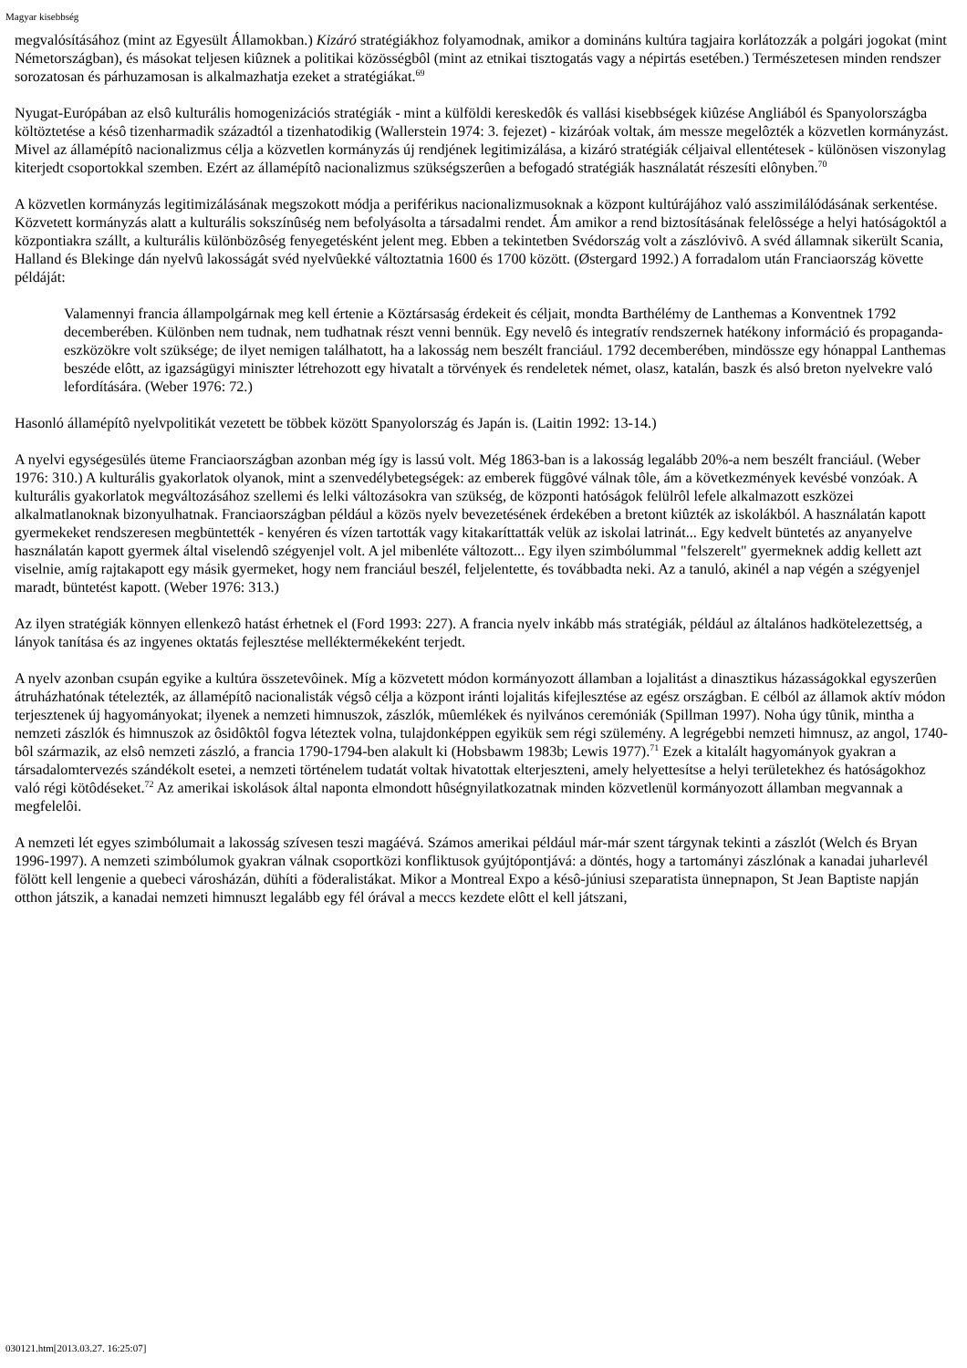Magyar kisebbség
megvalósításához (mint az Egyesült Államokban.) Kizáró stratégiákhoz folyamodnak, amikor a domináns kultúra tagjaira korlátozzák a polgári jogokat (mint Németországban), és másokat teljesen kiûznek a politikai közösségbôl (mint az etnikai tisztogatás vagy a népirtás esetében.) Természetesen minden rendszer sorozatosan és párhuzamosan is alkalmazhatja ezeket a stratégiákat.<sup>69</sup>
Nyugat-Európában az elsô kulturális homogenizációs stratégiák - mint a külföldi kereskedôk és vallási kisebbségek kiûzése Angliából és Spanyolországba költöztetése a késô tizenharmadik századtól a tizenhatodikig (Wallerstein 1974: 3. fejezet) - kizáróak voltak, ám messze megelôzték a közvetlen kormányzást. Mivel az államépítô nacionalizmus célja a közvetlen kormányzás új rendjének legitimizálása, a kizáró stratégiák céljaival ellentétesek - különösen viszonylag kiterjedt csoportokkal szemben. Ezért az államépítô nacionalizmus szükségszerûen a befogadó stratégiák használatát részesíti elônyben.<sup>70</sup>
A közvetlen kormányzás legitimizálásának megszokott módja a periférikus nacionalizmusoknak a központ kultúrájához való asszimilálódásának serkentése. Közvetett kormányzás alatt a kulturális sokszínûség nem befolyásolta a társadalmi rendet. Ám amikor a rend biztosításának felelôssége a helyi hatóságoktól a központiakra szállt, a kulturális különbözôség fenyegetésként jelent meg. Ebben a tekintetben Svédország volt a zászlóvivô. A svéd államnak sikerült Scania, Halland és Blekinge dán nyelvû lakosságát svéd nyelvûekké változtatnia 1600 és 1700 között. (Østergard 1992.) A forradalom után Franciaország követte példáját:
Valamennyi francia állampolgárnak meg kell értenie a Köztársaság érdekeit és céljait, mondta Barthélémy de Lanthemas a Konventnek 1792 decemberében. Különben nem tudnak, nem tudhatnak részt venni bennük. Egy nevelô és integratív rendszernek hatékony információ és propaganda-eszközökre volt szüksége; de ilyet nemigen találhatott, ha a lakosság nem beszélt franciául. 1792 decemberében, mindössze egy hónappal Lanthemas beszéde elôtt, az igazságügyi miniszter létrehozott egy hivatalt a törvények és rendeletek német, olasz, katalán, baszk és alsó breton nyelvekre való lefordítására. (Weber 1976: 72.)
Hasonló államépítô nyelvpolitikát vezetett be többek között Spanyolország és Japán is. (Laitin 1992: 13-14.)
A nyelvi egységesülés üteme Franciaországban azonban még így is lassú volt. Még 1863-ban is a lakosság legalább 20%-a nem beszélt franciául. (Weber 1976: 310.) A kulturális gyakorlatok olyanok, mint a szenvedélybetegségek: az emberek függôvé válnak tôle, ám a következmények kevésbé vonzóak. A kulturális gyakorlatok megváltozásához szellemi és lelki változásokra van szükség, de központi hatóságok felülrôl lefele alkalmazott eszközei alkalmatlanoknak bizonyulhatnak. Franciaországban például a közös nyelv bevezetésének érdekében a bretont kiûzték az iskolákból. A használatán kapott gyermekeket rendszeresen megbüntették - kenyéren és vízen tartották vagy kitakaríttatták velük az iskolai latrinát... Egy kedvelt büntetés az anyanyelve használatán kapott gyermek által viselendô szégyenjel volt. A jel mibenléte változott... Egy ilyen szimbólummal "felszerelt" gyermeknek addig kellett azt viselnie, amíg rajtakapott egy másik gyermeket, hogy nem franciául beszél, feljelentette, és továbbadta neki. Az a tanuló, akinél a nap végén a szégyenjel maradt, büntetést kapott. (Weber 1976: 313.)
Az ilyen stratégiák könnyen ellenkezô hatást érhetnek el (Ford 1993: 227). A francia nyelv inkább más stratégiák, például az általános hadkötelezettség, a lányok tanítása és az ingyenes oktatás fejlesztése melléktermékeként terjedt.
A nyelv azonban csupán egyike a kultúra összetevôinek. Míg a közvetett módon kormányozott államban a lojalitást a dinasztikus házasságokkal egyszerûen átruházhatónak tételezték, az államépítô nacionalisták végsô célja a központ iránti lojalitás kifejlesztése az egész országban. E célból az államok aktív módon terjesztenek új hagyományokat; ilyenek a nemzeti himnuszok, zászlók, mûemlékek és nyilvános ceremóniák (Spillman 1997). Noha úgy tûnik, mintha a nemzeti zászlók és himnuszok az ôsidôktôl fogva léteztek volna, tulajdonképpen egyikük sem régi szülemény. A legrégebbi nemzeti himnusz, az angol, 1740-bôl származik, az elsô nemzeti zászló, a francia 1790-1794-ben alakult ki (Hobsbawm 1983b; Lewis 1977).<sup>71</sup> Ezek a kitalált hagyományok gyakran a társadalomtervezés szándékolt esetei, a nemzeti történelem tudatát voltak hivatottak elterjeszteni, amely helyettesítse a helyi területekhez és hatóságokhoz való régi kötôdéseket.<sup>72</sup> Az amerikai iskolások által naponta elmondott hûségnyilatkozatnak minden közvetlenül kormányozott államban megvannak a megfelelôi.
A nemzeti lét egyes szimbólumait a lakosság szívesen teszi magáévá. Számos amerikai például már-már szent tárgynak tekinti a zászlót (Welch és Bryan 1996-1997). A nemzeti szimbólumok gyakran válnak csoportközi konfliktusok gyújtópontjává: a döntés, hogy a tartományi zászlónak a kanadai juharlevél fölött kell lengenie a quebeci városházán, dühíti a föderalistákat. Mikor a Montreal Expo a késô-júniusi szeparatista ünnepnapon, St Jean Baptiste napján otthon játszik, a kanadai nemzeti himnuszt legalább egy fél órával a meccs kezdete elôtt el kell játszani,
030121.htm[2013.03.27. 16:25:07]